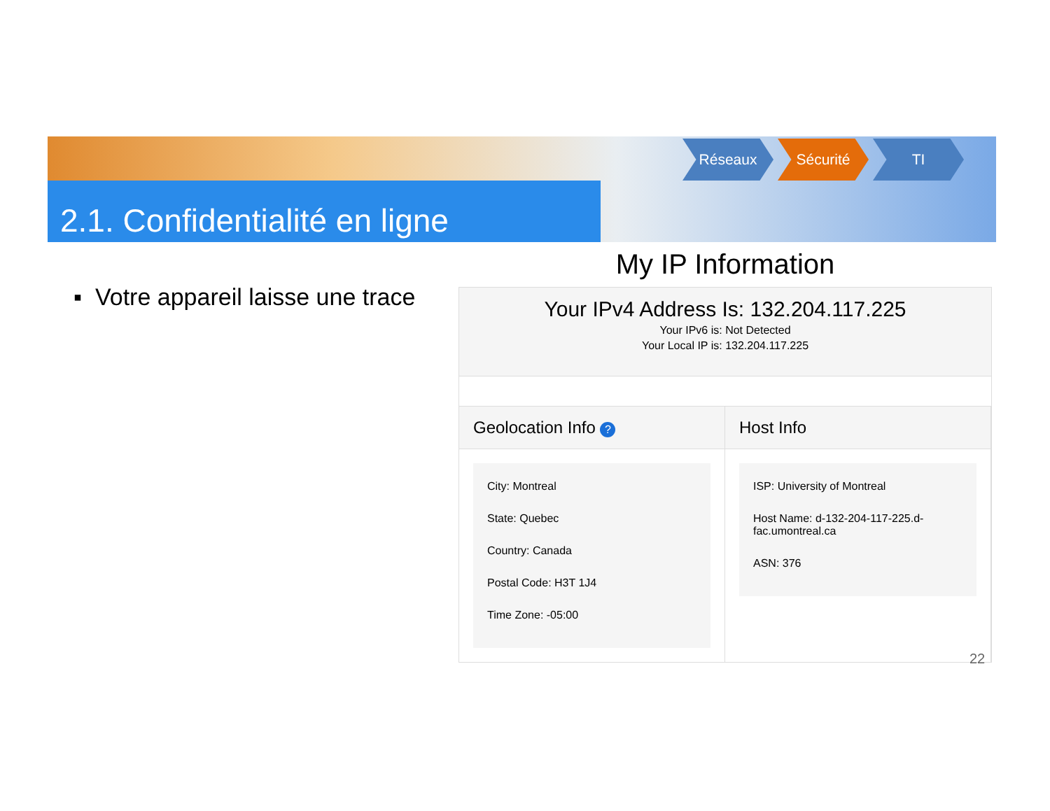Réseaux Sécurité TI
2.1. Confidentialité en ligne
▪ Votre appareil laisse une trace
My IP Information
Your IPv4 Address Is: 132.204.117.225
Your IPv6 is: Not Detected
Your Local IP is: 132.204.117.225
Geolocation Info ?
City: Montreal
State: Quebec
Country: Canada
Postal Code: H3T 1J4
Time Zone: -05:00
Host Info
ISP: University of Montreal
Host Name: d-132-204-117-225.d-fac.umontreal.ca
ASN: 376
22